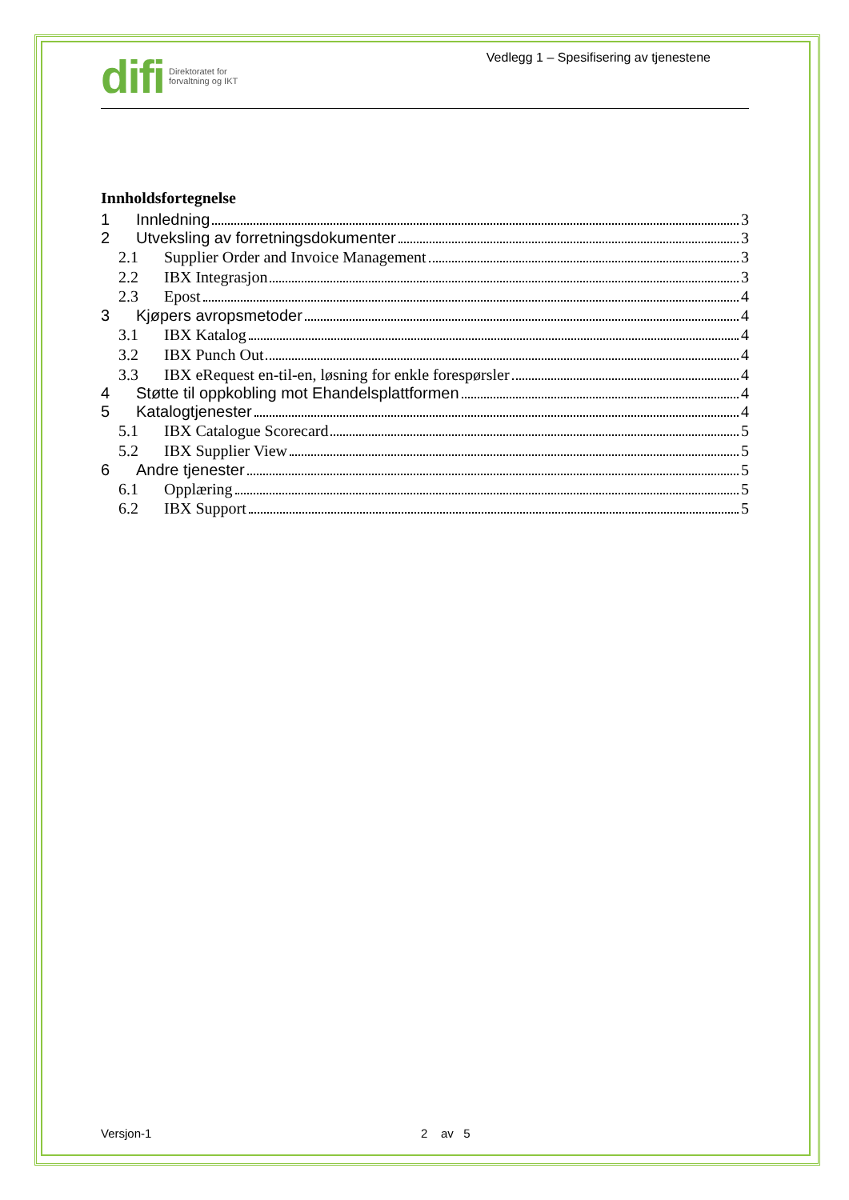difi Direktoratet for
forvaltning og IKT
Vedlegg 1 – Spesifisering av tjenestene
Innholdsfortegnelse
1 Innledning 3
2 Utveksling av forretningsdokumenter 3
2.1 Supplier Order and Invoice Management 3
2.2 IBX Integrasjon 3
2.3 Epost 4
3 Kjøpers avropsmetoder 4
3.1 IBX Katalog 4
3.2 IBX Punch Out 4
3.3 IBX eRequest en-til-en, løsning for enkle forespørsler 4
4 Støtte til oppkobling mot Ehandelsplattformen 4
5 Katalogtjenester 4
5.1 IBX Catalogue Scorecard 5
5.2 IBX Supplier View 5
6 Andre tjenester 5
6.1 Opplæring 5
6.2 IBX Support 5
Versjon-1 2 av 5